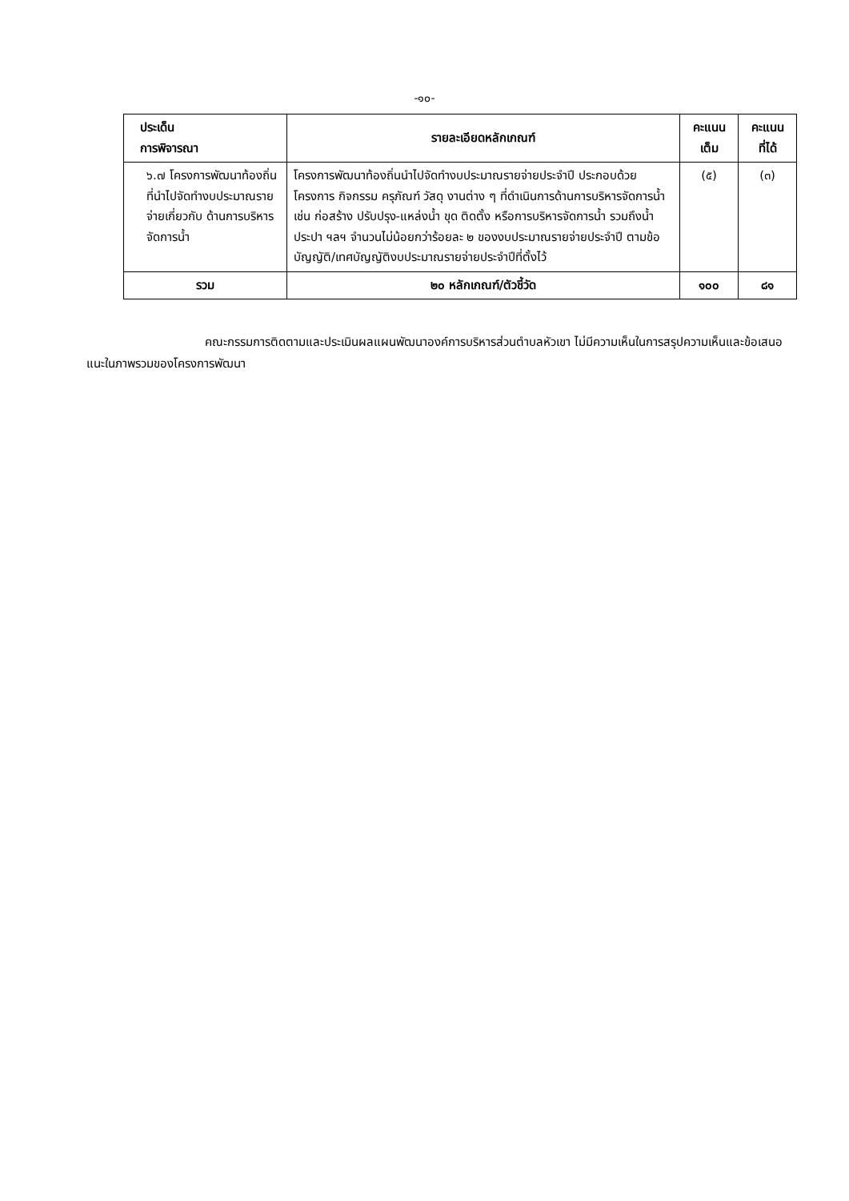-๑๐-
| ประเด็น การพิจารณา | รายละเอียดหลักเกณฑ์ | คะแนน เต็ม | คะแนน ที่ได้ |
| --- | --- | --- | --- |
| ๖.๗ โครงการพัฒนาท้องถิ่นที่นำไปจัดทำงบประมาณรายจ่ายเกี่ยวกับ ด้านการบริหารจัดการน้ำ | โครงการพัฒนาท้องถิ่นนำไปจัดทำงบประมาณรายจ่ายประจำปี ประกอบด้วยโครงการ กิจกรรม ครุภัณฑ์ วัสดุ งานต่าง ๆ ที่ดำเนินการด้านการบริหารจัดการน้ำ เช่น ก่อสร้าง ปรับปรุง-แหล่งน้ำ ขุด ติดตั้ง หรือการบริหารจัดการน้ำ รวมถึงน้ำประปา ฯลฯ จำนวนไม่น้อยกว่าร้อยละ ๒ ของงบประมาณรายจ่ายประจำปี ตามข้อบัญญัติ/เทศบัญญัติงบประมาณรายจ่ายประจำปีที่ตั้งไว้ | (๕) | (๓) |
| รวม | ๒๐ หลักเกณฑ์/ตัวชี้วัด | ๑๐๐ | ๘๑ |
คณะกรรมการติดตามและประเมินผลแผนพัฒนาองค์การบริหารส่วนตำบลหัวเขา ไม่มีความเห็นในการสรุปความเห็นและข้อเสนอแนะในภาพรวมของโครงการพัฒนา